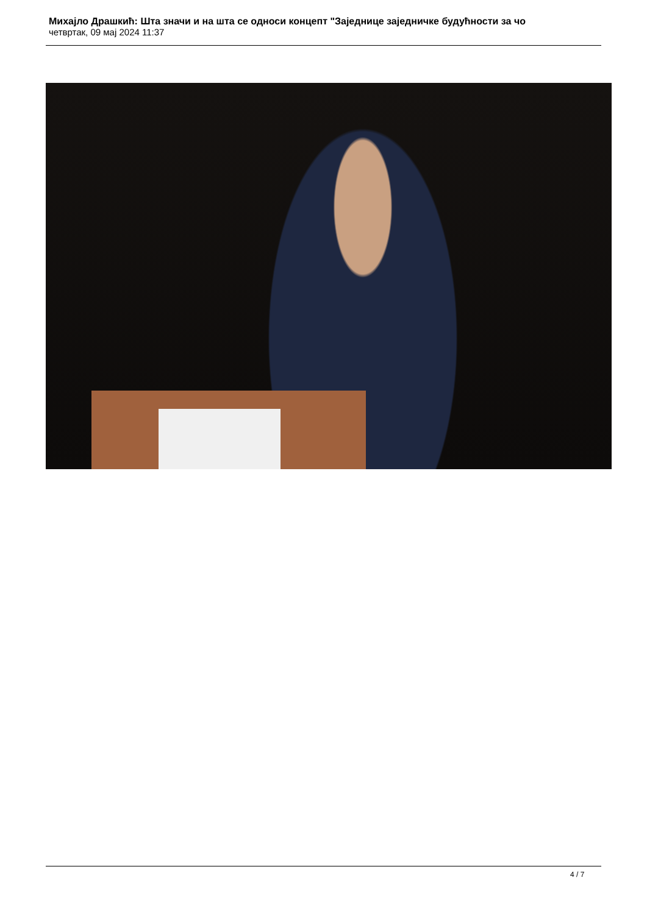Михајло Драшкић: Шта значи и на шта се односи концепт "Заједнице заједничке будућности за чо
четвртак, 09 мај 2024 11:37
4 / 7